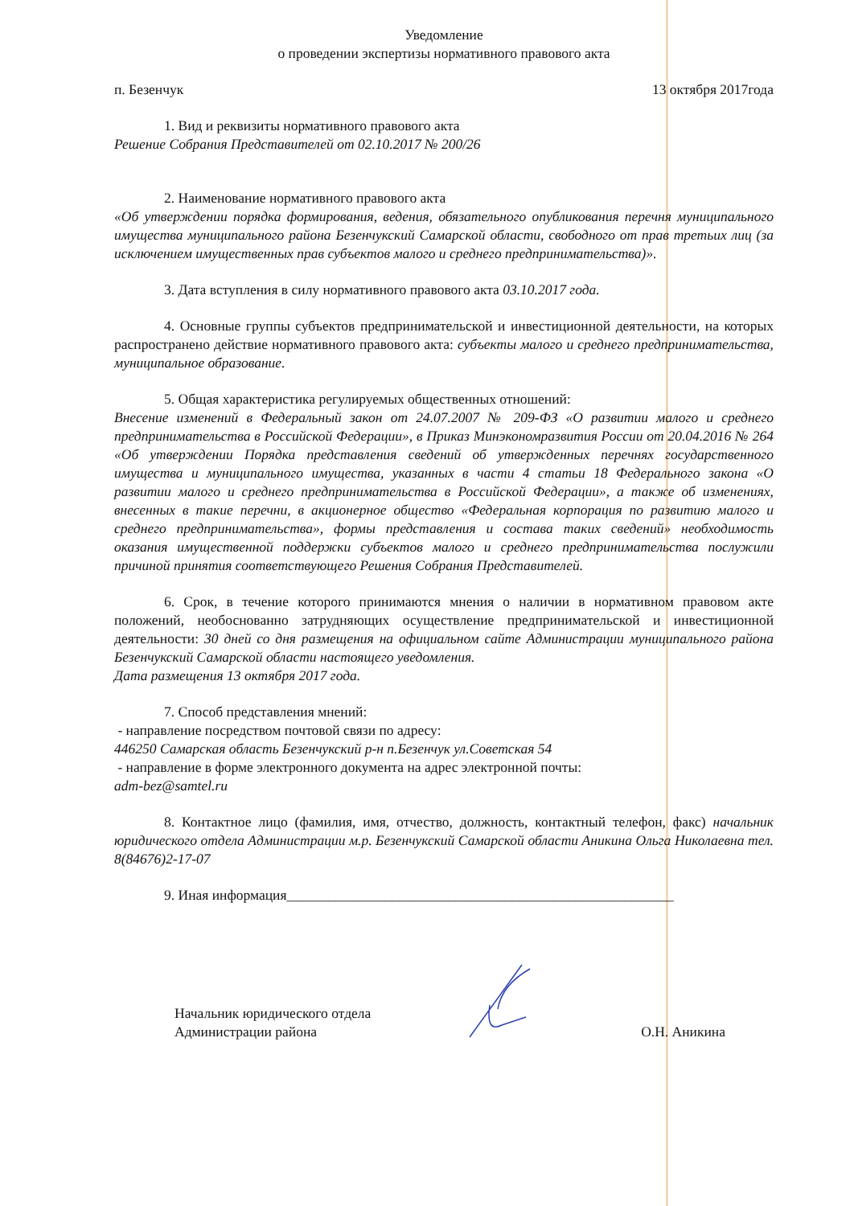Уведомление
о проведении экспертизы нормативного правового акта
п. Безенчук 13 октября 2017года
1. Вид и реквизиты нормативного правового акта
Решение Собрания Представителей от 02.10.2017 № 200/26
2. Наименование нормативного правового акта
«Об утверждении порядка формирования, ведения, обязательного опубликования перечня муниципального имущества муниципального района Безенчукский Самарской области, свободного от прав третьих лиц (за исключением имущественных прав субъектов малого и среднего предпринимательства)».
3. Дата вступления в силу нормативного правового акта 03.10.2017 года.
4. Основные группы субъектов предпринимательской и инвестиционной деятельности, на которых распространено действие нормативного правового акта: субъекты малого и среднего предпринимательства, муниципальное образование.
5. Общая характеристика регулируемых общественных отношений:
Внесение изменений в Федеральный закон от 24.07.2007 № 209-ФЗ «О развитии малого и среднего предпринимательства в Российской Федерации», в Приказ Минэкономразвития России от 20.04.2016 № 264 «Об утверждении Порядка представления сведений об утвержденных перечнях государственного имущества и муниципального имущества, указанных в части 4 статьи 18 Федерального закона «О развитии малого и среднего предпринимательства в Российской Федерации», а также об изменениях, внесенных в такие перечни, в акционерное общество «Федеральная корпорация по развитию малого и среднего предпринимательства», формы представления и состава таких сведений» необходимость оказания имущественной поддержки субъектов малого и среднего предпринимательства послужили причиной принятия соответствующего Решения Собрания Представителей.
6. Срок, в течение которого принимаются мнения о наличии в нормативном правовом акте положений, необоснованно затрудняющих осуществление предпринимательской и инвестиционной деятельности: 30 дней со дня размещения на официальном сайте Администрации муниципального района Безенчукский Самарской области настоящего уведомления.
Дата размещения 13 октября 2017 года.
7. Способ представления мнений:
- направление посредством почтовой связи по адресу:
446250 Самарская область Безенчукский р-н п.Безенчук ул.Советская 54
- направление в форме электронного документа на адрес электронной почты:
adm-bez@samtel.ru
8. Контактное лицо (фамилия, имя, отчество, должность, контактный телефон, факс) начальник юридического отдела Администрации м.р. Безенчукский Самарской области Аникина Ольга Николаевна тел. 8(84676)2-17-07
9. Иная информация_______________________________________________________
Начальник юридического отдела
Администрации района
О.Н. Аникина